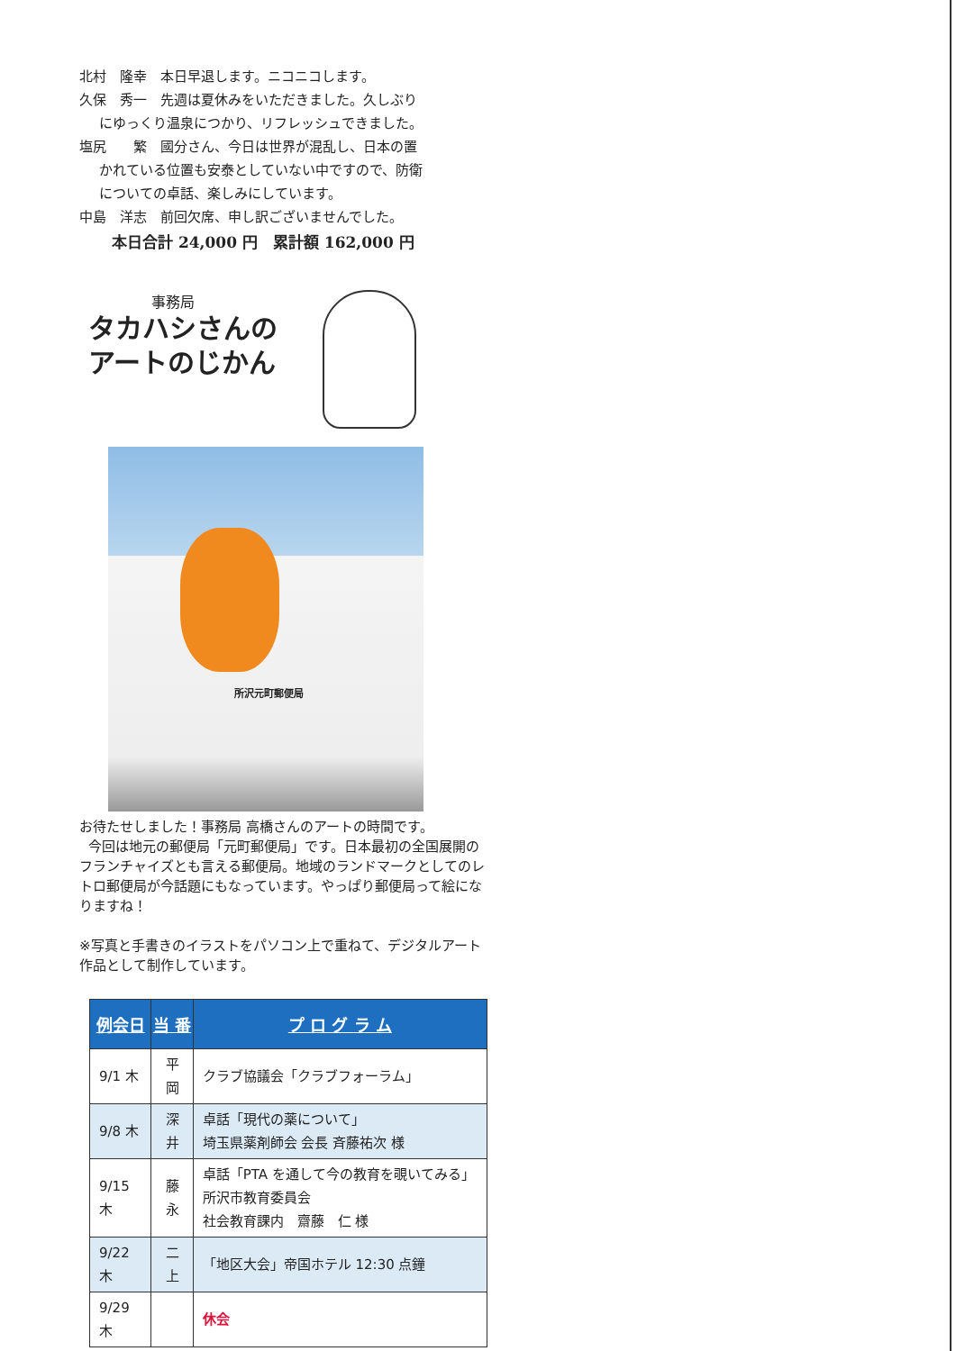北村　隆幸　本日早退します。ニコニコします。
久保　秀一　先週は夏休みをいただきました。久しぶり
にゆっくり温泉につかり、リフレッシュできました。
塩尻　　繁　國分さん、今日は世界が混乱し、日本の置
かれている位置も安泰としていない中ですので、防衛
についての卓話、楽しみにしています。
中島　洋志　前回欠席、申し訳ございませんでした。
本日合計 24,000 円　累計額 162,000 円
事務局
タカハシさんの
アートのじかん
所沢元町郵便局
お待たせしました！事務局 高橋さんのアートの時間です。
今回は地元の郵便局「元町郵便局」です。日本最初の全国展開のフランチャイズとも言える郵便局。地域のランドマークとしてのレトロ郵便局が今話題にもなっています。やっぱり郵便局って絵になりますね！
※写真と手書きのイラストをパソコン上で重ねて、デジタルアート作品として制作しています。
| 例会日 | 当 番 | プ ロ グ ラ ム |
| --- | --- | --- |
| 9/1 木 | 平岡 | クラブ協議会「クラブフォーラム」 |
| 9/8 木 | 深井 | 卓話「現代の薬について」 埼玉県薬剤師会 会長 斉藤祐次 様 |
| 9/15 木 | 藤永 | 卓話「PTA を通して今の教育を覗いてみる」所沢市教育委員会 社会教育課内 齋藤 仁 様 |
| 9/22 木 | 二上 | 「地区大会」帝国ホテル 12:30 点鐘 |
| 9/29 木 | | 休会 |